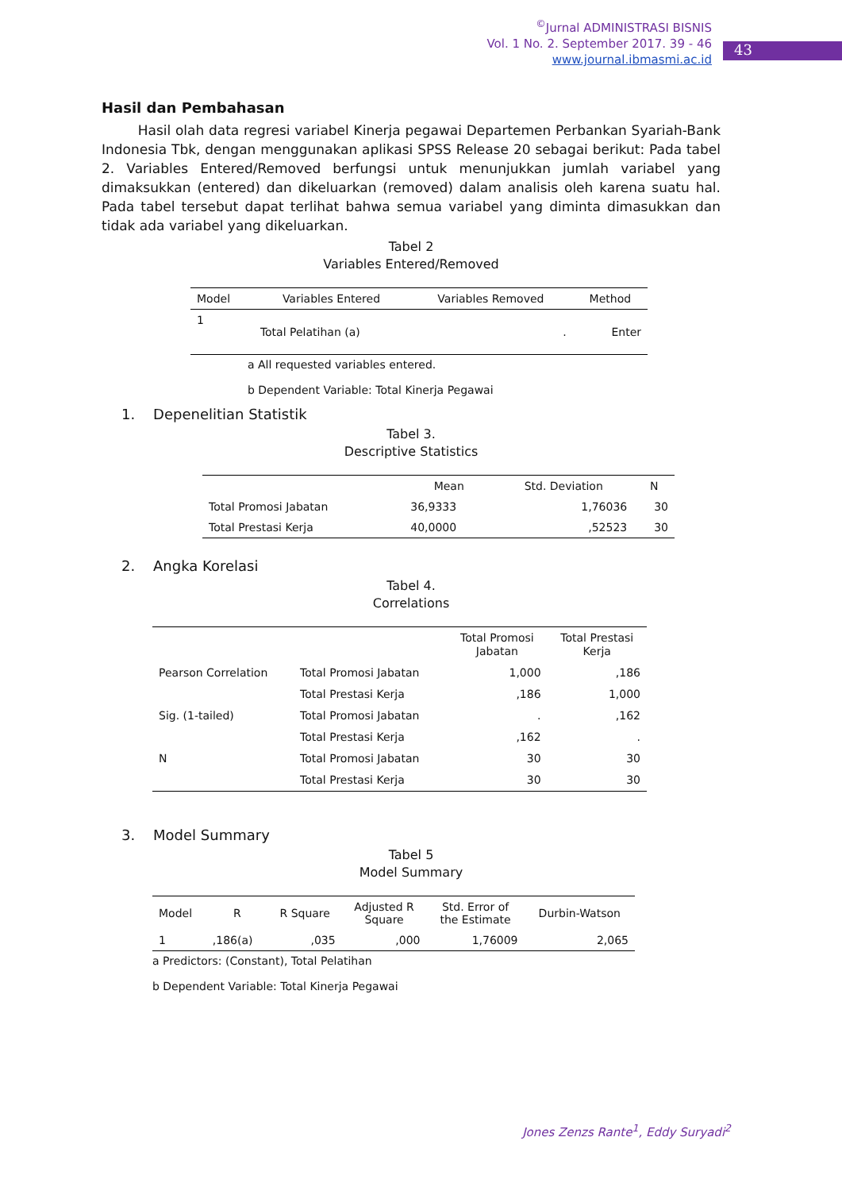<sup>©</sup>Jurnal ADMINISTRASI BISNIS
Vol. 1 No. 2. September 2017. 39 - 46
www.journal.ibmasmi.ac.id
43
Hasil dan Pembahasan
Hasil olah data regresi variabel Kinerja pegawai Departemen Perbankan Syariah-Bank Indonesia Tbk, dengan menggunakan aplikasi SPSS Release 20 sebagai berikut: Pada tabel 2. Variables Entered/Removed berfungsi untuk menunjukkan jumlah variabel yang dimaksukkan (entered) dan dikeluarkan (removed) dalam analisis oleh karena suatu hal. Pada tabel tersebut dapat terlihat bahwa semua variabel yang diminta dimasukkan dan tidak ada variabel yang dikeluarkan.
Tabel 2
Variables Entered/Removed
| Model | Variables Entered | Variables Removed | Method |
| --- | --- | --- | --- |
| 1 | Total Pelatihan (a) | . | Enter |
a All requested variables entered.
b Dependent Variable: Total Kinerja Pegawai
1. Depenelitian Statistik
Tabel 3.
Descriptive Statistics
| | Mean | Std. Deviation | N |
| --- | --- | --- | --- |
| Total Promosi Jabatan | 36,9333 | 1,76036 | 30 |
| Total Prestasi Kerja | 40,0000 | ,52523 | 30 |
2. Angka Korelasi
Tabel 4.
Correlations
| | | Total Promosi Jabatan | Total Prestasi Kerja |
| --- | --- | --- | --- |
| Pearson Correlation | Total Promosi Jabatan | 1,000 | ,186 |
| | Total Prestasi Kerja | ,186 | 1,000 |
| Sig. (1-tailed) | Total Promosi Jabatan | . | ,162 |
| | Total Prestasi Kerja | ,162 | . |
| N | Total Promosi Jabatan | 30 | 30 |
| | Total Prestasi Kerja | 30 | 30 |
3. Model Summary
Tabel 5
Model Summary
| Model | R | R Square | Adjusted R Square | Std. Error of the Estimate | Durbin-Watson |
| --- | --- | --- | --- | --- | --- |
| 1 | ,186(a) | ,035 | ,000 | 1,76009 | 2,065 |
a Predictors: (Constant), Total Pelatihan
b Dependent Variable: Total Kinerja Pegawai
Jones Zenzs Rante<sup>1</sup>, Eddy Suryadi<sup>2</sup>